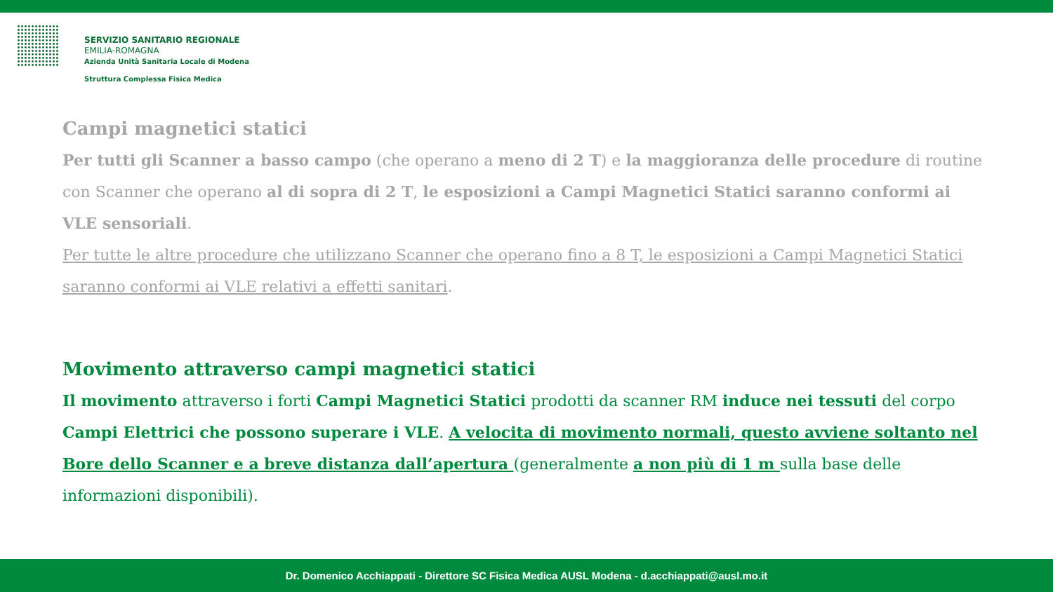SERVIZIO SANITARIO REGIONALE
EMILIA-ROMAGNA
Azienda Unità Sanitaria Locale di Modena
Struttura Complessa Fisica Medica
Campi magnetici statici
Per tutti gli Scanner a basso campo (che operano a meno di 2 T) e la maggioranza delle procedure di routine con Scanner che operano al di sopra di 2 T, le esposizioni a Campi Magnetici Statici saranno conformi ai VLE sensoriali.
Per tutte le altre procedure che utilizzano Scanner che operano fino a 8 T, le esposizioni a Campi Magnetici Statici saranno conformi ai VLE relativi a effetti sanitari.
Movimento attraverso campi magnetici statici
Il movimento attraverso i forti Campi Magnetici Statici prodotti da scanner RM induce nei tessuti del corpo Campi Elettrici che possono superare i VLE. A velocita di movimento normali, questo avviene soltanto nel Bore dello Scanner e a breve distanza dall’apertura (generalmente a non più di 1 m sulla base delle informazioni disponibili).
Dr. Domenico Acchiappati - Direttore SC Fisica Medica AUSL Modena - d.acchiappati@ausl.mo.it